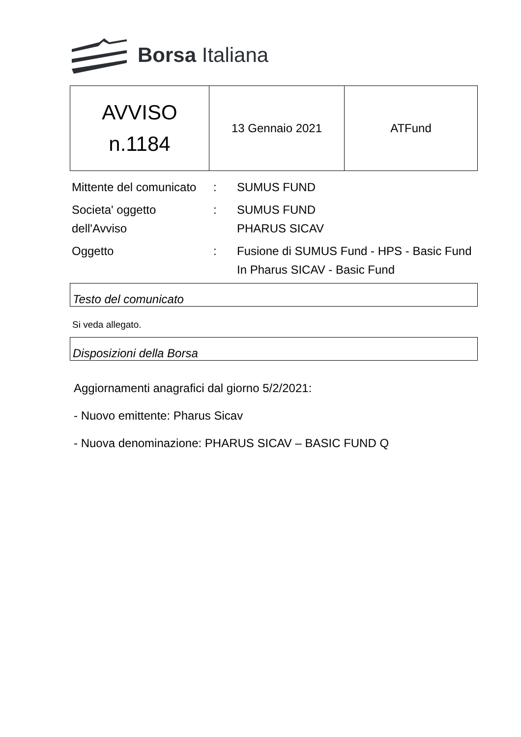Borsa Italiana
| AVVISO n.1184 | 13 Gennaio 2021 | ATFund |
| Mittente del comunicato | : | SUMUS FUND |
| Societa' oggetto dell'Avviso | : | SUMUS FUND PHARUS SICAV |
| Oggetto | : | Fusione di SUMUS Fund - HPS - Basic Fund In Pharus SICAV - Basic Fund |
Testo del comunicato
Si veda allegato.
Disposizioni della Borsa
Aggiornamenti anagrafici dal giorno 5/2/2021:
- Nuovo emittente: Pharus Sicav
- Nuova denominazione: PHARUS SICAV – BASIC FUND Q